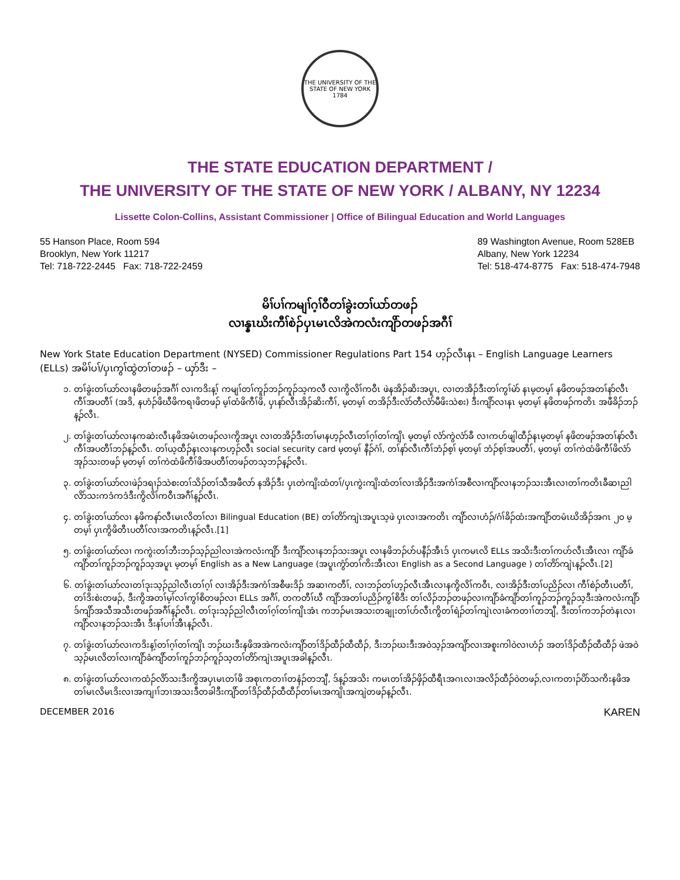THE UNIVERSITY OF THE STATE OF NEW YORK
1784
THE STATE EDUCATION DEPARTMENT /
THE UNIVERSITY OF THE STATE OF NEW YORK / ALBANY, NY 12234
Lissette Colon-Collins, Assistant Commissioner | Office of Bilingual Education and World Languages
55 Hanson Place, Room 594
Brooklyn, New York 11217
Tel: 718-722-2445 Fax: 718-722-2459
89 Washington Avenue, Room 528EB
Albany, New York 12234
Tel: 518-474-8775 Fax: 518-474-7948
မိၢ်ပၢ်ကမျၢ်ဂ့ၢ်ဝီတၢ်ခွဲးတၢ်ယာ်တဖၣ်
လၢန္နၤဃိးကီၢ်စဲၣ်ပှၤမၤလိအဲကလံးကျိာ်တဖၣ်အဂီၢ်
New York State Education Department (NYSED) Commissioner Regulations Part 154 ဟ့ၣ်လီၤနၤ – English Language Learners (ELLs) အမိၢ်ပၢ်/ပှၤကွၢ်ထွဲတၢ်တဖၣ် – ယှာ်ဒီး –
၁. တၢ်ခွဲးတၢ်ယာ်လၢနဖိတဖၣ်အဂီၢ် လၢကဒိးန့ၢ် ကမျၢ်တၢ်ကူၣ်ဘၣ်ကူၣ်သ့ကလီ လၢကွိလိၢ်ကဝီၤ ဖဲနအိၣ်ဆိးအပူၤ, လၢတအိၣ်ဒီးတၢ်ကွၢ်မဲာ် နၤမ့တမ့ၢ် နဖိတဖၣ်အတၢ်နာ်လီၤကီၢ်အပတီၢ် (အဒိ, နဟံၣ်ဖိဃီဖိကရၢဖိတဖၣ် မ့ၢ်ထံဖိကီၢ်ဖိ, ပှၤနာ်လီၤအိၣ်ဆိးကီၢ်, မ့တမ့ၢ် တအိၣ်ဒီးလံာ်တီလံာ်မီဖိးသဲစး) ဒီးကျိာ်လၢနၤ မ့တမ့ၢ် နဖိတဖၣ်ကတိၤ အဖီခိၣ်ဘၣ်န့ၣ်လီၤ.
၂. တၢ်ခွဲးတၢ်ယာ်လၢနကဆဲးလီၤနဖိအမံၤတဖၣ်လၢကွိအပူၤ လၢတအိၣ်ဒီးတၢ်မၢနဟ့ၣ်လီၤတၢ်ဂ့ၢ်တၢ်ကျိၤ မ့တမ့ၢ် လံာ်ကွဲလံာ်ခီ လၢကဟ်ဖျါထီၣ်နၤမ့တမ့ၢ် နဖိတဖၣ်အတၢ်နာ်လီၤကီၢ်အပတီၢ်ဘၣ်န့ၣ်လီၤ. တၢ်ယ့ထီၣ်နၤလၢနကဟ့ၣ်လီၤ social security card မ့တမ့ၢ် နီၣ်ဂံၢ်, တၢ်နာ်လီၤကီၢ်ဘံၣ်စ့ၢ် မ့တမ့ၢ် ဘံၣ်စ့ၢ်အပတီၢ်, မ့တမ့ၢ် တၢ်ကဲထံဖိကီၢ်ဖိလံာ်အုၣ်သးတဖၣ် မ့တမ့ၢ် တၢ်ကဲထံဖိကီၢ်ဖိအပတီၢ်တဖၣ်တသ့ဘၣ်န့ၣ်လီၤ.
၃. တၢ်ခွဲးတၢ်ယာ်လၢဖဲၣ်ဒရၢၣ်သဲစးတၢ်သိၣ်တၢ်သီအဖီလာ် နအိၣ်ဒီး ပှၤတဲကျိးထံတၢ်/ပှၤကွဲးကျိးထံတၢ်လၢအိၣ်ဒီးအကံၢ်အစီလၢကျိာ်လၢနဘၣ်သးအီၤလၢတၢ်ကတိၤခီဆၢညါလိာ်သးကဒံကဒံဒီးကွိလိၢ်ကဝီၤအဂီၢ်န့ၣ်လီၤ.
၄. တၢ်ခွဲးတၢ်ယာ်လၢ နဖိကနာ်လီၤမၤလိတၢ်လၢ Bilingual Education (BE) တၢ်တိာ်ကျဲၤအပူၤသ့ဖဲ ပှၤလၢအကတိၤ ကျိာ်လၢဟံၣ်/ဂံၢ်ခိၣ်ထံးအကျိာ်တမံၤဃိအိၣ်အဂၤ ၂၀ မ့တမ့ၢ် ပှၤကွိဖိတီၤပတီၢ်လၢအကတိၤန့ၣ်လီၤ.[1]
၅. တၢ်ခွဲးတၢ်ယာ်လၢ ကကွဲးတၢ်ဘီးဘၣ်သ့ၣ်ညါလၢအဲကလံးကျိာ် ဒီးကျိာ်လၢနဘၣ်သးအပူၤ လၢနဖိဘၣ်ဟ်ပနီၣ်အီၤဒ် ပှၤကမၤလိ ELLs အသိးဒီးတၢ်ကဟ်လီၤအီၤလၢ ကျိာ်ခံကျိာ်တၢ်ကူၣ်ဘၣ်ကူၣ်သ့အပူၤ မ့တမ့ၢ် English as a New Language (အပူၤကွံာ်တၢ်ကိးအီၤလၢ English as a Second Language ) တၢ်တိာ်ကျဲၤန့ၣ်လီၤ.[2]
၆. တၢ်ခွဲးတၢ်ယာ်လၢတၢ်ဒုးသ့ၣ်ညါလီၤတၢ်ဂ့ၢ် လၢအိၣ်ဒီးအကံၢ်အစီဖးဒိၣ် အဆၢကတီၢ်, လၢဘၣ်တၢ်ဟ့ၣ်လီၤအီၤလၢနကွိလိၢ်ကဝီၤ, လၢအိၣ်ဒီးတၢ်ပညိၣ်လၢ ကီၢ်စဲၣ်တီၤပတီၢ်, တၢ်ဒိးစဲးတဖၣ်, ဒီးကွိအတၢ်မ့ၢ်လၢ်ကွၢ်စိတဖၣ်လၢ ELLs အဂီၢ်, တကတီၢ်ဃီ ကျိာ်အတၢ်ပညိၣ်ကွၢ်စိဒီး တၢ်လိၣ်ဘၣ်တဖၣ်လၢကျိာ်ခံကျိာ်တၢ်ကူၣ်ဘၣ်ကူၣ်သ့ဒီးအဲကလံးကျိာ်ဒ်ကျိာ်အသီအသီးတဖၣ်အဂီၢ်န့ၣ်လီၤ. တၢ်ဒုးသ့ၣ်ညါလီၤတၢ်ဂ့ၢ်တၢ်ကျိၤအံၤ ကဘၣ်မၤအသးတချုးတၢ်ဟ်လီၤကွိတၢ်ရဲၣ်တၢ်ကျဲၤလၢခံကတၢၢ်တဘျီ, ဒီးတၢ်ကဘၣ်တဲနၤလၢကျိာ်လၢနဘၣ်သးအီၤ ဒီးနၢ်ပၢၢ်အီၤန့ၣ်လီၤ.
၇. တၢ်ခွဲးတၢ်ယာ်လၢကဒိးန့ၢ်တၢ်ဂ့ၢ်တၢ်ကျိၤ ဘၣ်ဃးဒီးနဖိအအဲကလံးကျိာ်တၢ်ဒိၣ်ထီၣ်ထီထီၣ်, ဒီးဘၣ်ဃးဒီးအဝဲသ့ၣ်အကျိာ်လၢအစူးကါဝဲလၢဟံၣ် အတၢ်ဒိၣ်ထီၣ်ထီထီၣ် ဖဲအဝဲသ့ၣ်မၤလိတၢ်လၢကျိာ်ခံကျိာ်တၢ်ကူၣ်ဘၣ်ကူၣ်သ့တၢ်တိာ်ကျဲၤအပူၤအခါန့ၣ်လီၤ.
၈. တၢ်ခွဲးတၢ်ယာ်လၢကထံၣ်လိာ်သးဒီးကွိအပှၤမၤတၢ်ဖိ အစုၤကတၢၢ်တနံၣ်တဘျီ, ဒ်န့ၣ်အသိး ကမၤတၢ်အိၣ်ဖှိၣ်ထီရီၤအဂၤလၢအလိၣ်ထီၣ်ဝဲတဖၣ်,လၢကတၢၣ်ပိာ်သကိးနဖိအတၢ်မၤလိမၤဒိးလၢအကျၢၢ်ဘၢအသးဒီတခါဒီးကျိာ်တၢ်ဒိၣ်ထီၣ်ထီထီၣ်တၢ်မၤအကျိၤအကျဲတဖၣ်န့ၣ်လီၤ.
DECEMBER 2016 KAREN